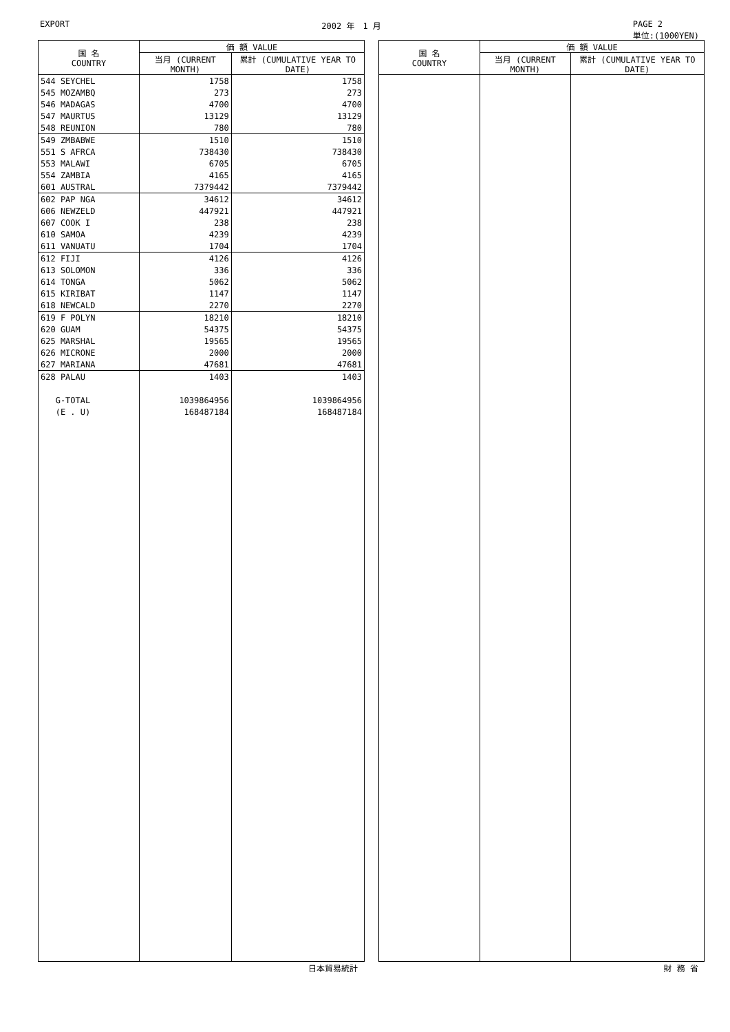EXPORT 2002 年　1 月 PAGE 2
単位:(1000YEN)
| 国 名 COUNTRY | 価 額 VALUE | |
| --- | --- | --- |
| | 当月 (CURRENT MONTH) | 累計 (CUMULATIVE YEAR TO DATE) |
| 544 SEYCHEL | 1758 | 1758 |
| 545 MOZAMBQ | 273 | 273 |
| 546 MADAGAS | 4700 | 4700 |
| 547 MAURTUS | 13129 | 13129 |
| 548 REUNION | 780 | 780 |
| 549 ZMBABWE | 1510 | 1510 |
| 551 S AFRCA | 738430 | 738430 |
| 553 MALAWI | 6705 | 6705 |
| 554 ZAMBIA | 4165 | 4165 |
| 601 AUSTRAL | 7379442 | 7379442 |
| 602 PAP NGA | 34612 | 34612 |
| 606 NEWZELD | 447921 | 447921 |
| 607 COOK I | 238 | 238 |
| 610 SAMOA | 4239 | 4239 |
| 611 VANUATU | 1704 | 1704 |
| 612 FIJI | 4126 | 4126 |
| 613 SOLOMON | 336 | 336 |
| 614 TONGA | 5062 | 5062 |
| 615 KIRIBAT | 1147 | 1147 |
| 618 NEWCALD | 2270 | 2270 |
| 619 F POLYN | 18210 | 18210 |
| 620 GUAM | 54375 | 54375 |
| 625 MARSHAL | 19565 | 19565 |
| 626 MICRONE | 2000 | 2000 |
| 627 MARIANA | 47681 | 47681 |
| 628 PALAU | 1403 | 1403 |
| G-TOTAL | 1039864956 | 1039864956 |
| (E . U) | 168487184 | 168487184 |
| 国 名 COUNTRY | 価 額 VALUE | |
| --- | --- | --- |
| | 当月 (CURRENT MONTH) | 累計 (CUMULATIVE YEAR TO DATE) |
日本貿易統計 財 務 省